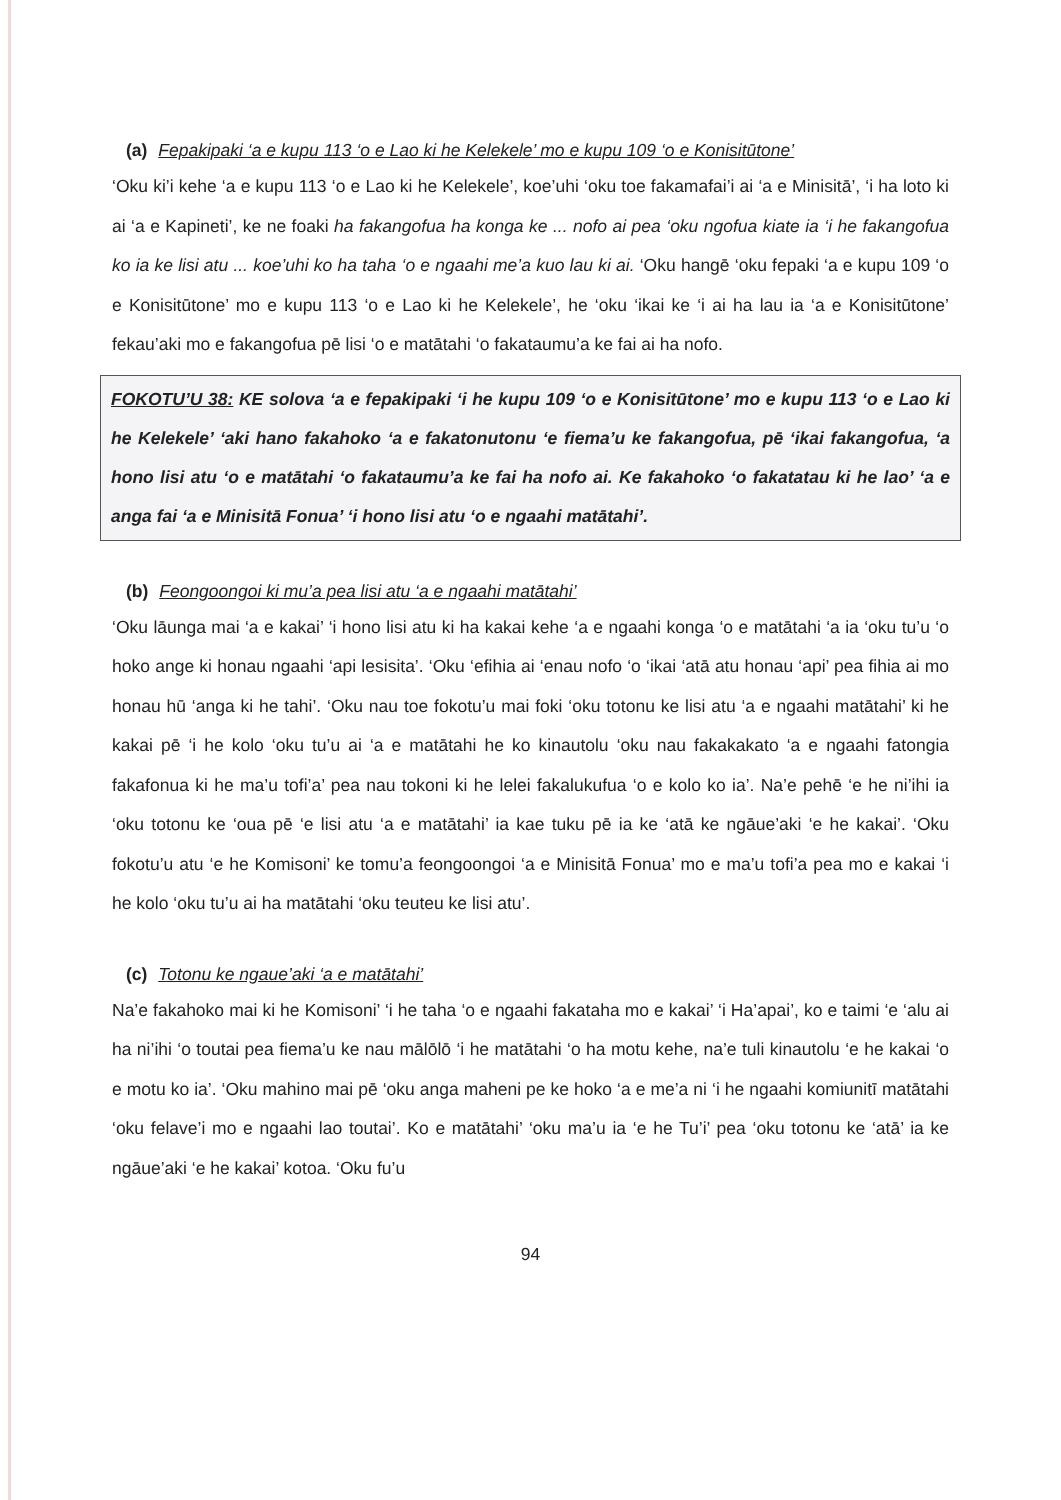(a) Fepakipaki ‘a e kupu 113 ‘o e Lao ki he Kelekele’ mo e kupu 109 ‘o e Konisitūtone’
‘Oku ki’i kehe ‘a e kupu 113 ‘o e Lao ki he Kelekele’, koe’uhi ‘oku toe fakamafai’i ai ‘a e Minisitā’, ‘i ha loto ki ai ‘a e Kapineti’, ke ne foaki ha fakangofua ha konga ke ... nofo ai pea ‘oku ngofua kiate ia ‘i he fakangofua ko ia ke lisi atu ... koe’uhi ko ha taha ‘o e ngaahi me’a kuo lau ki ai. ‘Oku hangē ‘oku fepaki ‘a e kupu 109 ‘o e Konisitūtone’ mo e kupu 113 ‘o e Lao ki he Kelekele’, he ‘oku ‘ikai ke ‘i ai ha lau ia ‘a e Konisitūtone’ fekau’aki mo e fakangofua pē lisi ‘o e matātahi ‘o fakataumu’a ke fai ai ha nofo.
FOKOTU’U 38: KE solova ‘a e fepakipaki ‘i he kupu 109 ‘o e Konisitūtone’ mo e kupu 113 ‘o e Lao ki he Kelekele’ ‘aki hano fakahoko ‘a e fakatonutonu ‘e fiema’u ke fakangofua, pē ‘ikai fakangofua, ‘a hono lisi atu ‘o e matātahi ‘o fakataumu’a ke fai ha nofo ai. Ke fakahoko ‘o fakatatau ki he lao’ ‘a e anga fai ‘a e Minisitā Fonua’ ‘i hono lisi atu ‘o e ngaahi matātahi’.
(b) Feongoongoi ki mu’a pea lisi atu ‘a e ngaahi matātahi’
‘Oku lāunga mai ‘a e kakai’ ‘i hono lisi atu ki ha kakai kehe ‘a e ngaahi konga ‘o e matātahi ‘a ia ‘oku tu’u ‘o hoko ange ki honau ngaahi ‘api lesisita’. ‘Oku ‘efihia ai ‘enau nofo ‘o ‘ikai ‘atā atu honau ‘api’ pea fihia ai mo honau hū ‘anga ki he tahi’. ‘Oku nau toe fokotu’u mai foki ‘oku totonu ke lisi atu ‘a e ngaahi matātahi’ ki he kakai pē ‘i he kolo ‘oku tu’u ai ‘a e matātahi he ko kinautolu ‘oku nau fakakakato ‘a e ngaahi fatongia fakafonua ki he ma’u tofi’a’ pea nau tokoni ki he lelei fakalukufua ‘o e kolo ko ia’. Na’e pehē ‘e he ni’ihi ia ‘oku totonu ke ‘oua pē ‘e lisi atu ‘a e matātahi’ ia kae tuku pē ia ke ‘atā ke ngāue’aki ‘e he kakai’. ‘Oku fokotu’u atu ‘e he Komisoni’ ke tomu’a feongoongoi ‘a e Minisitā Fonua’ mo e ma’u tofi’a pea mo e kakai ‘i he kolo ‘oku tu’u ai ha matātahi ‘oku teuteu ke lisi atu’.
(c) Totonu ke ngaue’aki ‘a e matātahi’
Na’e fakahoko mai ki he Komisoni’ ‘i he taha ‘o e ngaahi fakataha mo e kakai’ ‘i Ha’apai’, ko e taimi ‘e ‘alu ai ha ni’ihi ‘o toutai pea fiema’u ke nau mālōlō ‘i he matātahi ‘o ha motu kehe, na’e tuli kinautolu ‘e he kakai ‘o e motu ko ia’. ‘Oku mahino mai pē ‘oku anga maheni pe ke hoko ‘a e me’a ni ‘i he ngaahi komiunitī matātahi ‘oku felave’i mo e ngaahi lao toutai’. Ko e matātahi’ ‘oku ma’u ia ‘e he Tu’i’ pea ‘oku totonu ke ‘atā’ ia ke ngāue’aki ‘e he kakai’ kotoa. ‘Oku fu’u
94